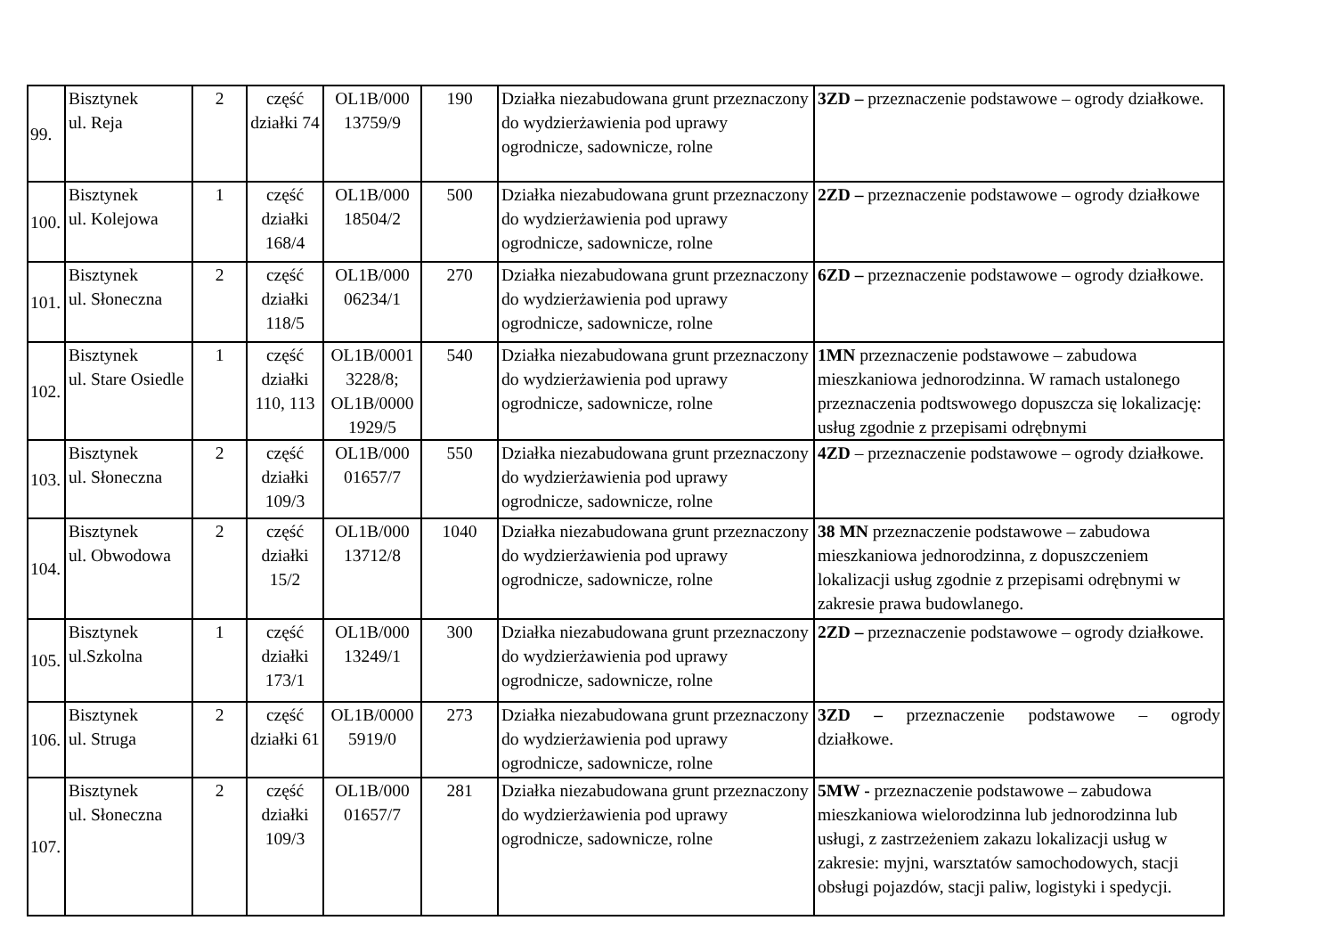| 99. | Bisztynek ul. Reja | 2 | część działki 74 | OL1B/000 13759/9 | 190 | Działka niezabudowana grunt przeznaczony do wydzierżawienia pod uprawy ogrodnicze, sadownicze, rolne | 3ZD – przeznaczenie podstawowe – ogrody działkowe. |
| 100. | Bisztynek ul. Kolejowa | 1 | część działki 168/4 | OL1B/000 18504/2 | 500 | Działka niezabudowana grunt przeznaczony do wydzierżawienia pod uprawy ogrodnicze, sadownicze, rolne | 2ZD – przeznaczenie podstawowe – ogrody działkowe |
| 101. | Bisztynek ul. Słoneczna | 2 | część działki 118/5 | OL1B/000 06234/1 | 270 | Działka niezabudowana grunt przeznaczony do wydzierżawienia pod uprawy ogrodnicze, sadownicze, rolne | 6ZD – przeznaczenie podstawowe – ogrody działkowe. |
| 102. | Bisztynek ul. Stare Osiedle | 1 | część działki 110, 113 | OL1B/0001 3228/8; OL1B/0000 1929/5 | 540 | Działka niezabudowana grunt przeznaczony do wydzierżawienia pod uprawy ogrodnicze, sadownicze, rolne | 1MN przeznaczenie podstawowe – zabudowa mieszkaniowa jednorodzinna. W ramach ustalonego przeznaczenia podtswowego dopuszcza się lokalizację: usług zgodnie z przepisami odrębnymi |
| 103. | Bisztynek ul. Słoneczna | 2 | część działki 109/3 | OL1B/000 01657/7 | 550 | Działka niezabudowana grunt przeznaczony do wydzierżawienia pod uprawy ogrodnicze, sadownicze, rolne | 4ZD – przeznaczenie podstawowe – ogrody działkowe. |
| 104. | Bisztynek ul. Obwodowa | 2 | część działki 15/2 | OL1B/000 13712/8 | 1040 | Działka niezabudowana grunt przeznaczony do wydzierżawienia pod uprawy ogrodnicze, sadownicze, rolne | 38 MN przeznaczenie podstawowe – zabudowa mieszkaniowa jednorodzinna, z dopuszczeniem lokalizacji usług zgodnie z przepisami odrębnymi w zakresie prawa budowlanego. |
| 105. | Bisztynek ul.Szkolna | 1 | część działki 173/1 | OL1B/000 13249/1 | 300 | Działka niezabudowana grunt przeznaczony do wydzierżawienia pod uprawy ogrodnicze, sadownicze, rolne | 2ZD – przeznaczenie podstawowe – ogrody działkowe. |
| 106. | Bisztynek ul. Struga | 2 | część działki 61 | OL1B/0000 5919/0 | 273 | Działka niezabudowana grunt przeznaczony do wydzierżawienia pod uprawy ogrodnicze, sadownicze, rolne | 3ZD – przeznaczenie podstawowe – ogrody działkowe. |
| 107. | Bisztynek ul. Słoneczna | 2 | część działki 109/3 | OL1B/000 01657/7 | 281 | Działka niezabudowana grunt przeznaczony do wydzierżawienia pod uprawy ogrodnicze, sadownicze, rolne | 5MW - przeznaczenie podstawowe – zabudowa mieszkaniowa wielorodzinna lub jednorodzinna lub usługi, z zastrzeżeniem zakazu lokalizacji usług w zakresie: myjni, warsztatów samochodowych, stacji obsługi pojazdów, stacji paliw, logistyki i spedycji. |